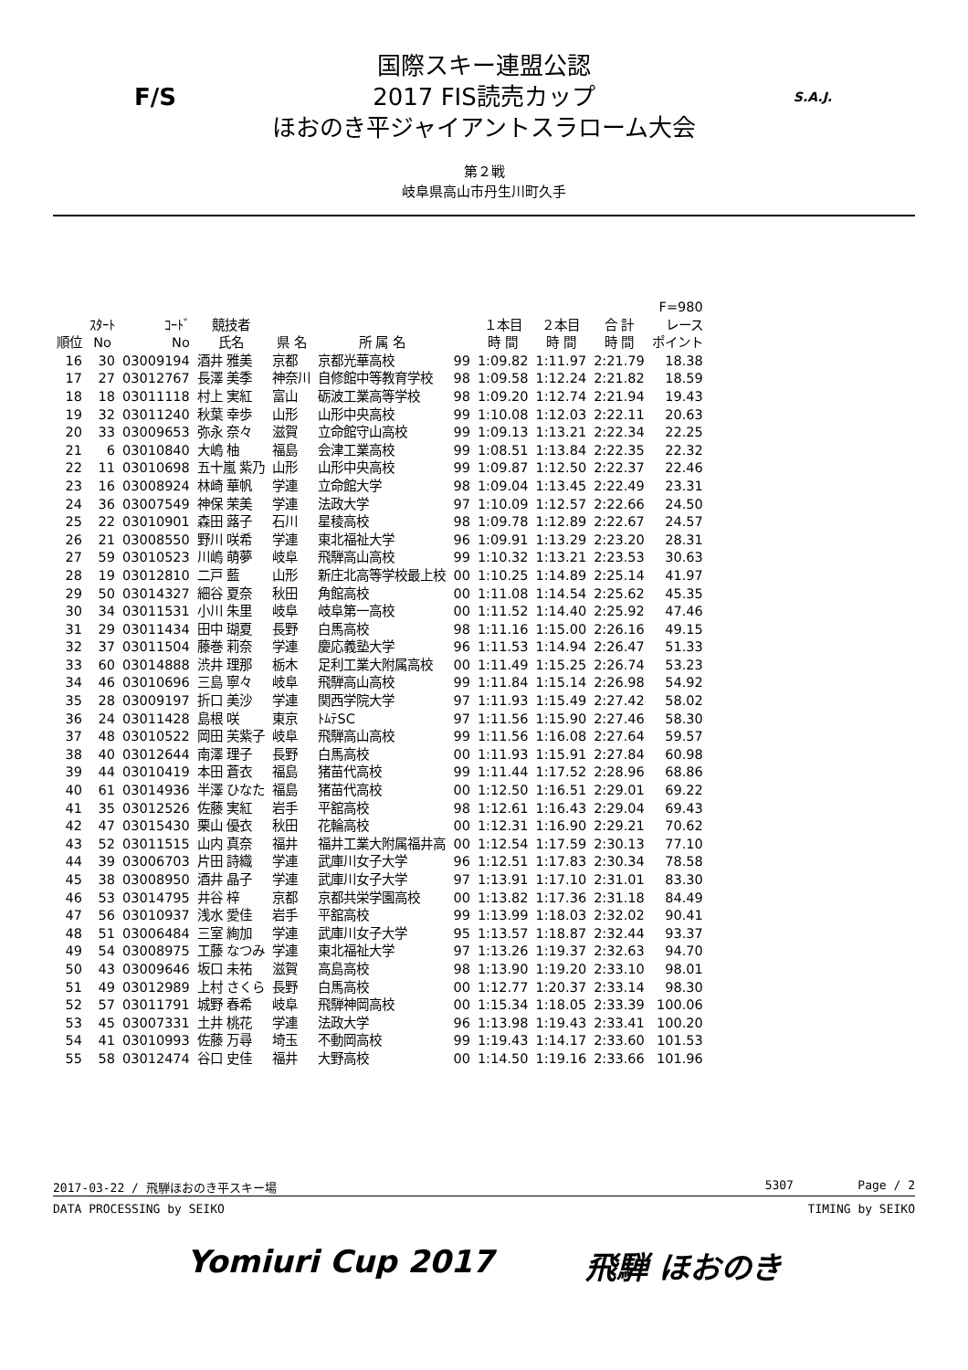F/S
国際スキー連盟公認
2017 FIS読売カップ
ほおのき平ジャイアントスラローム大会
S.A.J.
第２戦
岐阜県高山市丹生川町久手
| 順位 | ｽﾀｰﾄ No | ｺｰﾄﾞ No | 競技者 氏名 | 県 名 | 所 属 名 | | １本目 時 間 | ２本目 時 間 | 合 計 時 間 | F=980 レース ポイント |
| --- | --- | --- | --- | --- | --- | --- | --- | --- | --- | --- |
| 16 | 30 | 03009194 | 酒井 雅美 | 京都 | 京都光華高校 | 99 | 1:09.82 | 1:11.97 | 2:21.79 | 18.38 |
| 17 | 27 | 03012767 | 長澤 美季 | 神奈川 | 自修館中等教育学校 | 98 | 1:09.58 | 1:12.24 | 2:21.82 | 18.59 |
| 18 | 18 | 03011118 | 村上 実紅 | 富山 | 砺波工業高等学校 | 98 | 1:09.20 | 1:12.74 | 2:21.94 | 19.43 |
| 19 | 32 | 03011240 | 秋葉 幸歩 | 山形 | 山形中央高校 | 99 | 1:10.08 | 1:12.03 | 2:22.11 | 20.63 |
| 20 | 33 | 03009653 | 弥永 奈々 | 滋賀 | 立命館守山高校 | 99 | 1:09.13 | 1:13.21 | 2:22.34 | 22.25 |
| 21 | 6 | 03010840 | 大嶋 柚 | 福島 | 会津工業高校 | 99 | 1:08.51 | 1:13.84 | 2:22.35 | 22.32 |
| 22 | 11 | 03010698 | 五十嵐 紫乃 | 山形 | 山形中央高校 | 99 | 1:09.87 | 1:12.50 | 2:22.37 | 22.46 |
| 23 | 16 | 03008924 | 林崎 華帆 | 学連 | 立命館大学 | 98 | 1:09.04 | 1:13.45 | 2:22.49 | 23.31 |
| 24 | 36 | 03007549 | 神保 茉美 | 学連 | 法政大学 | 97 | 1:10.09 | 1:12.57 | 2:22.66 | 24.50 |
| 25 | 22 | 03010901 | 森田 蕗子 | 石川 | 星稜高校 | 98 | 1:09.78 | 1:12.89 | 2:22.67 | 24.57 |
| 26 | 21 | 03008550 | 野川 咲希 | 学連 | 東北福祉大学 | 96 | 1:09.91 | 1:13.29 | 2:23.20 | 28.31 |
| 27 | 59 | 03010523 | 川嶋 萌夢 | 岐阜 | 飛騨高山高校 | 99 | 1:10.32 | 1:13.21 | 2:23.53 | 30.63 |
| 28 | 19 | 03012810 | 二戸 藍 | 山形 | 新庄北高等学校最上校 | 00 | 1:10.25 | 1:14.89 | 2:25.14 | 41.97 |
| 29 | 50 | 03014327 | 細谷 夏奈 | 秋田 | 角館高校 | 00 | 1:11.08 | 1:14.54 | 2:25.62 | 45.35 |
| 30 | 34 | 03011531 | 小川 朱里 | 岐阜 | 岐阜第一高校 | 00 | 1:11.52 | 1:14.40 | 2:25.92 | 47.46 |
| 31 | 29 | 03011434 | 田中 瑚夏 | 長野 | 白馬高校 | 98 | 1:11.16 | 1:15.00 | 2:26.16 | 49.15 |
| 32 | 37 | 03011504 | 藤巻 莉奈 | 学連 | 慶応義塾大学 | 96 | 1:11.53 | 1:14.94 | 2:26.47 | 51.33 |
| 33 | 60 | 03014888 | 渋井 理那 | 栃木 | 足利工業大附属高校 | 00 | 1:11.49 | 1:15.25 | 2:26.74 | 53.23 |
| 34 | 46 | 03010696 | 三島 寧々 | 岐阜 | 飛騨高山高校 | 99 | 1:11.84 | 1:15.14 | 2:26.98 | 54.92 |
| 35 | 28 | 03009197 | 折口 美沙 | 学連 | 関西学院大学 | 97 | 1:11.93 | 1:15.49 | 2:27.42 | 58.02 |
| 36 | 24 | 03011428 | 島根 咲 | 東京 | ﾄﾑﾃSC | 97 | 1:11.56 | 1:15.90 | 2:27.46 | 58.30 |
| 37 | 48 | 03010522 | 岡田 芙紫子 | 岐阜 | 飛騨高山高校 | 99 | 1:11.56 | 1:16.08 | 2:27.64 | 59.57 |
| 38 | 40 | 03012644 | 南澤 理子 | 長野 | 白馬高校 | 00 | 1:11.93 | 1:15.91 | 2:27.84 | 60.98 |
| 39 | 44 | 03010419 | 本田 蒼衣 | 福島 | 猪苗代高校 | 99 | 1:11.44 | 1:17.52 | 2:28.96 | 68.86 |
| 40 | 61 | 03014936 | 半澤 ひなた | 福島 | 猪苗代高校 | 00 | 1:12.50 | 1:16.51 | 2:29.01 | 69.22 |
| 41 | 35 | 03012526 | 佐藤 実紅 | 岩手 | 平舘高校 | 98 | 1:12.61 | 1:16.43 | 2:29.04 | 69.43 |
| 42 | 47 | 03015430 | 栗山 優衣 | 秋田 | 花輪高校 | 00 | 1:12.31 | 1:16.90 | 2:29.21 | 70.62 |
| 43 | 52 | 03011515 | 山内 真奈 | 福井 | 福井工業大附属福井高 | 00 | 1:12.54 | 1:17.59 | 2:30.13 | 77.10 |
| 44 | 39 | 03006703 | 片田 詩織 | 学連 | 武庫川女子大学 | 96 | 1:12.51 | 1:17.83 | 2:30.34 | 78.58 |
| 45 | 38 | 03008950 | 酒井 晶子 | 学連 | 武庫川女子大学 | 97 | 1:13.91 | 1:17.10 | 2:31.01 | 83.30 |
| 46 | 53 | 03014795 | 井谷 梓 | 京都 | 京都共栄学園高校 | 00 | 1:13.82 | 1:17.36 | 2:31.18 | 84.49 |
| 47 | 56 | 03010937 | 浅水 愛佳 | 岩手 | 平舘高校 | 99 | 1:13.99 | 1:18.03 | 2:32.02 | 90.41 |
| 48 | 51 | 03006484 | 三室 絢加 | 学連 | 武庫川女子大学 | 95 | 1:13.57 | 1:18.87 | 2:32.44 | 93.37 |
| 49 | 54 | 03008975 | 工藤 なつみ | 学連 | 東北福祉大学 | 97 | 1:13.26 | 1:19.37 | 2:32.63 | 94.70 |
| 50 | 43 | 03009646 | 坂口 未祐 | 滋賀 | 高島高校 | 98 | 1:13.90 | 1:19.20 | 2:33.10 | 98.01 |
| 51 | 49 | 03012989 | 上村 さくら | 長野 | 白馬高校 | 00 | 1:12.77 | 1:20.37 | 2:33.14 | 98.30 |
| 52 | 57 | 03011791 | 城野 春希 | 岐阜 | 飛騨神岡高校 | 00 | 1:15.34 | 1:18.05 | 2:33.39 | 100.06 |
| 53 | 45 | 03007331 | 土井 桃花 | 学連 | 法政大学 | 96 | 1:13.98 | 1:19.43 | 2:33.41 | 100.20 |
| 54 | 41 | 03010993 | 佐藤 万尋 | 埼玉 | 不動岡高校 | 99 | 1:19.43 | 1:14.17 | 2:33.60 | 101.53 |
| 55 | 58 | 03012474 | 谷口 史佳 | 福井 | 大野高校 | 00 | 1:14.50 | 1:19.16 | 2:33.66 | 101.96 |
2017-03-22 / 飛騨ほおのき平スキー場 5307 Page / 2
DATA PROCESSING by SEIKO TIMING by SEIKO
Yomiuri Cup 2017 飛騨 ほおのき